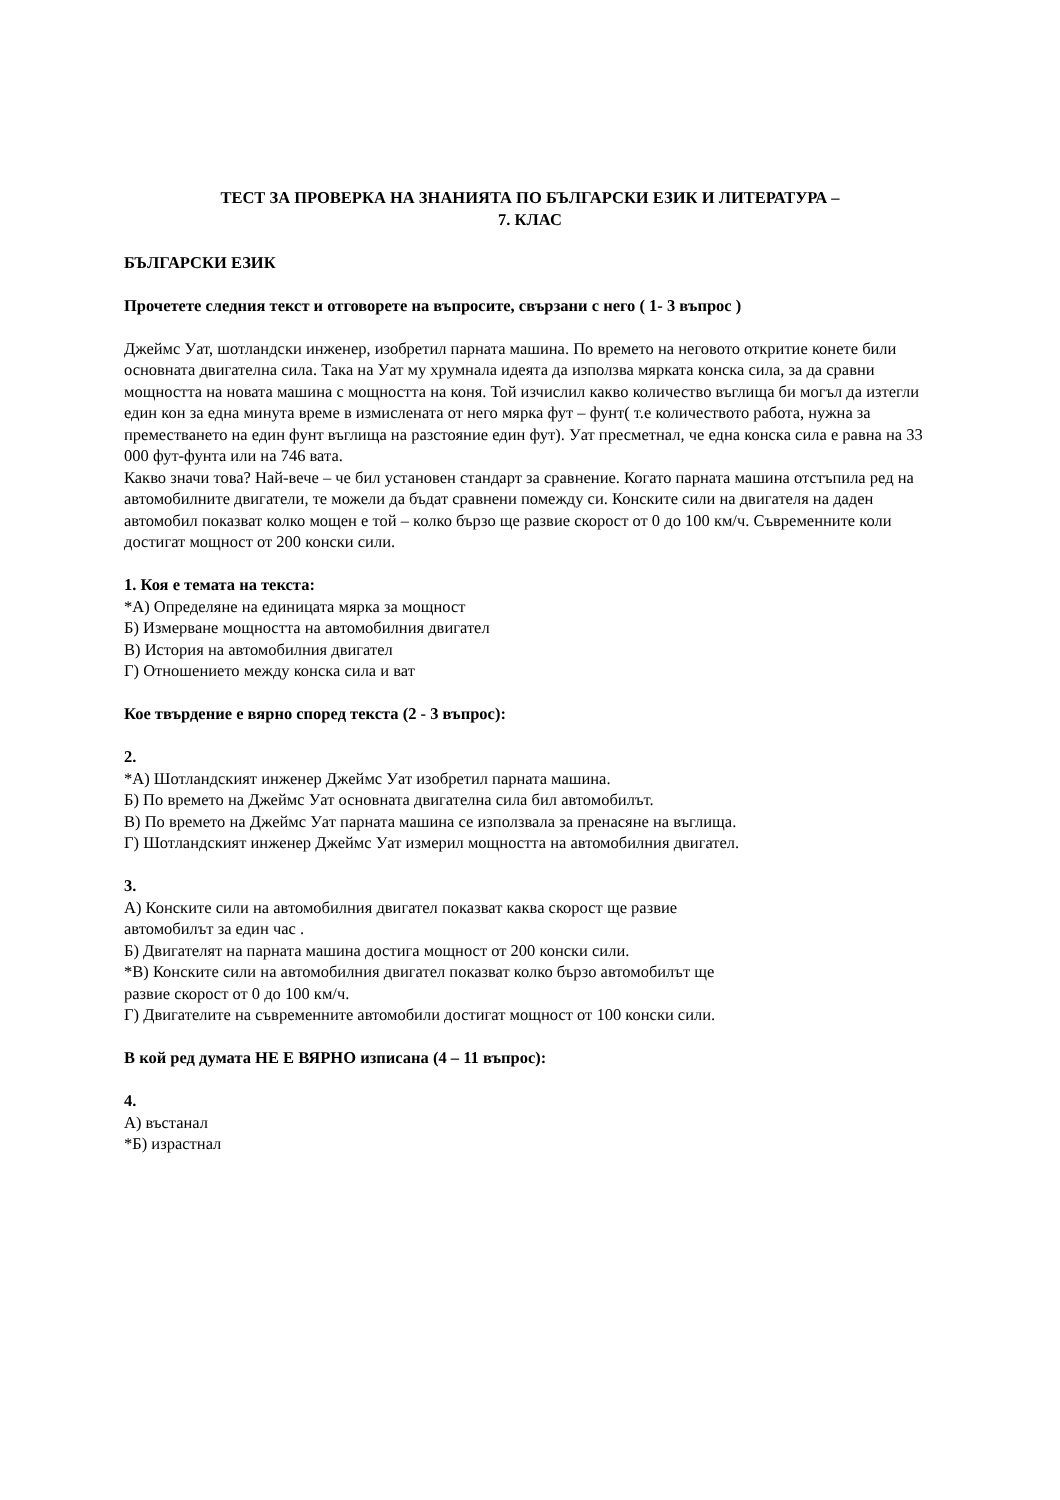ТЕСТ ЗА ПРОВЕРКА НА ЗНАНИЯТА ПО БЪЛГАРСКИ ЕЗИК И ЛИТЕРАТУРА –
7. КЛАС
БЪЛГАРСКИ ЕЗИК
Прочетете следния текст и отговорете на въпросите, свързани с него ( 1- 3 въпрос )
Джеймс Уат, шотландски инженер, изобретил парната машина. По времето на неговото откритие конете били основната двигателна сила. Така на Уат му хрумнала идеята да използва мярката конска сила, за да сравни мощността на новата машина с мощността на коня. Той изчислил какво количество въглища би могъл да изтегли един кон за една минута време в измислената от него мярка фут – фунт( т.е количеството работа, нужна за преместването на един фунт въглища на разстояние един фут). Уат пресметнал, че една конска сила е равна на 33 000 фут-фунта или на 746 вата.
Какво значи това? Най-вече – че бил установен стандарт за сравнение. Когато парната машина отстъпила ред на автомобилните двигатели, те можели да бъдат сравнени помежду си. Конските сили на двигателя на даден автомобил показват колко мощен е той – колко бързо ще развие скорост от 0 до 100 км/ч. Съвременните коли достигат мощност от 200 конски сили.
1. Коя е темата на текста:
*А) Определяне на единицата мярка за мощност
Б) Измерване мощността на автомобилния двигател
В) История на автомобилния двигател
Г) Отношението между конска сила и ват
Кое твърдение е вярно според текста (2 - 3 въпрос):
2.
*А) Шотландският инженер Джеймс Уат изобретил парната машина.
Б) По времето на Джеймс Уат основната двигателна сила бил автомобилът.
В) По времето на Джеймс Уат парната машина се използвала за пренасяне на въглища.
Г) Шотландският инженер Джеймс Уат измерил мощността на автомобилния двигател.
3.
А) Конските сили на автомобилния двигател показват каква скорост ще развие
автомобилът за един час .
Б) Двигателят на парната машина достига мощност от 200 конски сили.
*В) Конските сили на автомобилния двигател показват колко бързо автомобилът ще
развие скорост от 0 до 100 км/ч.
Г) Двигателите на съвременните автомобили достигат мощност от 100 конски сили.
В кой ред думата НЕ Е ВЯРНО изписана (4 – 11 въпрос):
4.
А) въстанал
*Б) израстнал